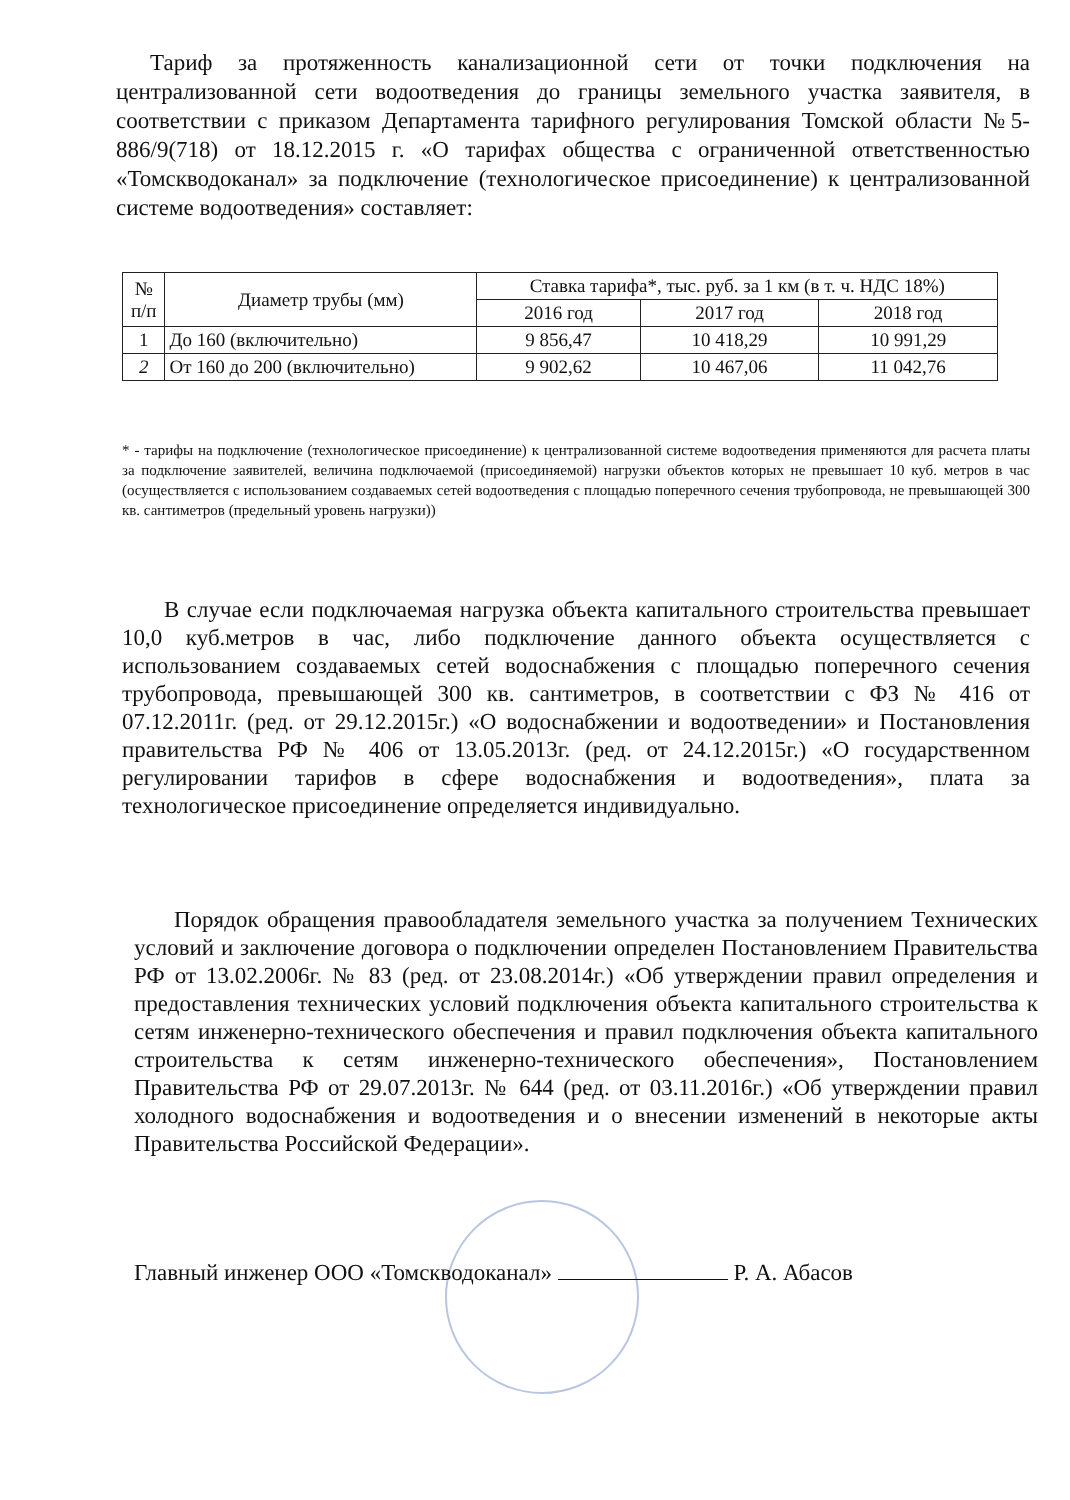Тариф за протяженность канализационной сети от точки подключения на централизованной сети водоотведения до границы земельного участка заявителя, в соответствии с приказом Департамента тарифного регулирования Томской области №5-886/9(718) от 18.12.2015 г. «О тарифах общества с ограниченной ответственностью «Томскводоканал» за подключение (технологическое присоединение) к централизованной системе водоотведения» составляет:
| № п/п | Диаметр трубы (мм) | Ставка тарифа*, тыс. руб. за 1 км (в т. ч. НДС 18%) | | |
| --- | --- | --- | --- | --- |
| | | 2016 год | 2017 год | 2018 год |
| 1 | До 160 (включительно) | 9 856,47 | 10 418,29 | 10 991,29 |
| 2 | От 160 до 200 (включительно) | 9 902,62 | 10 467,06 | 11 042,76 |
* - тарифы на подключение (технологическое присоединение) к централизованной системе водоотведения применяются для расчета платы за подключение заявителей, величина подключаемой (присоединяемой) нагрузки объектов которых не превышает 10 куб. метров в час (осуществляется с использованием создаваемых сетей водоотведения с площадью поперечного сечения трубопровода, не превышающей 300 кв. сантиметров (предельный уровень нагрузки))
В случае если подключаемая нагрузка объекта капитального строительства превышает 10,0 куб.метров в час, либо подключение данного объекта осуществляется с использованием создаваемых сетей водоснабжения с площадью поперечного сечения трубопровода, превышающей 300 кв. сантиметров, в соответствии с ФЗ № 416 от 07.12.2011г. (ред. от 29.12.2015г.) «О водоснабжении и водоотведении» и Постановления правительства РФ № 406 от 13.05.2013г. (ред. от 24.12.2015г.) «О государственном регулировании тарифов в сфере водоснабжения и водоотведения», плата за технологическое присоединение определяется индивидуально.
Порядок обращения правообладателя земельного участка за получением Технических условий и заключение договора о подключении определен Постановлением Правительства РФ от 13.02.2006г. № 83 (ред. от 23.08.2014г.) «Об утверждении правил определения и предоставления технических условий подключения объекта капитального строительства к сетям инженерно-технического обеспечения и правил подключения объекта капитального строительства к сетям инженерно-технического обеспечения», Постановлением Правительства РФ от 29.07.2013г. № 644 (ред. от 03.11.2016г.) «Об утверждении правил холодного водоснабжения и водоотведения и о внесении изменений в некоторые акты Правительства Российской Федерации».
Главный инженер ООО «Томскводоканал» Р. А. Абасов